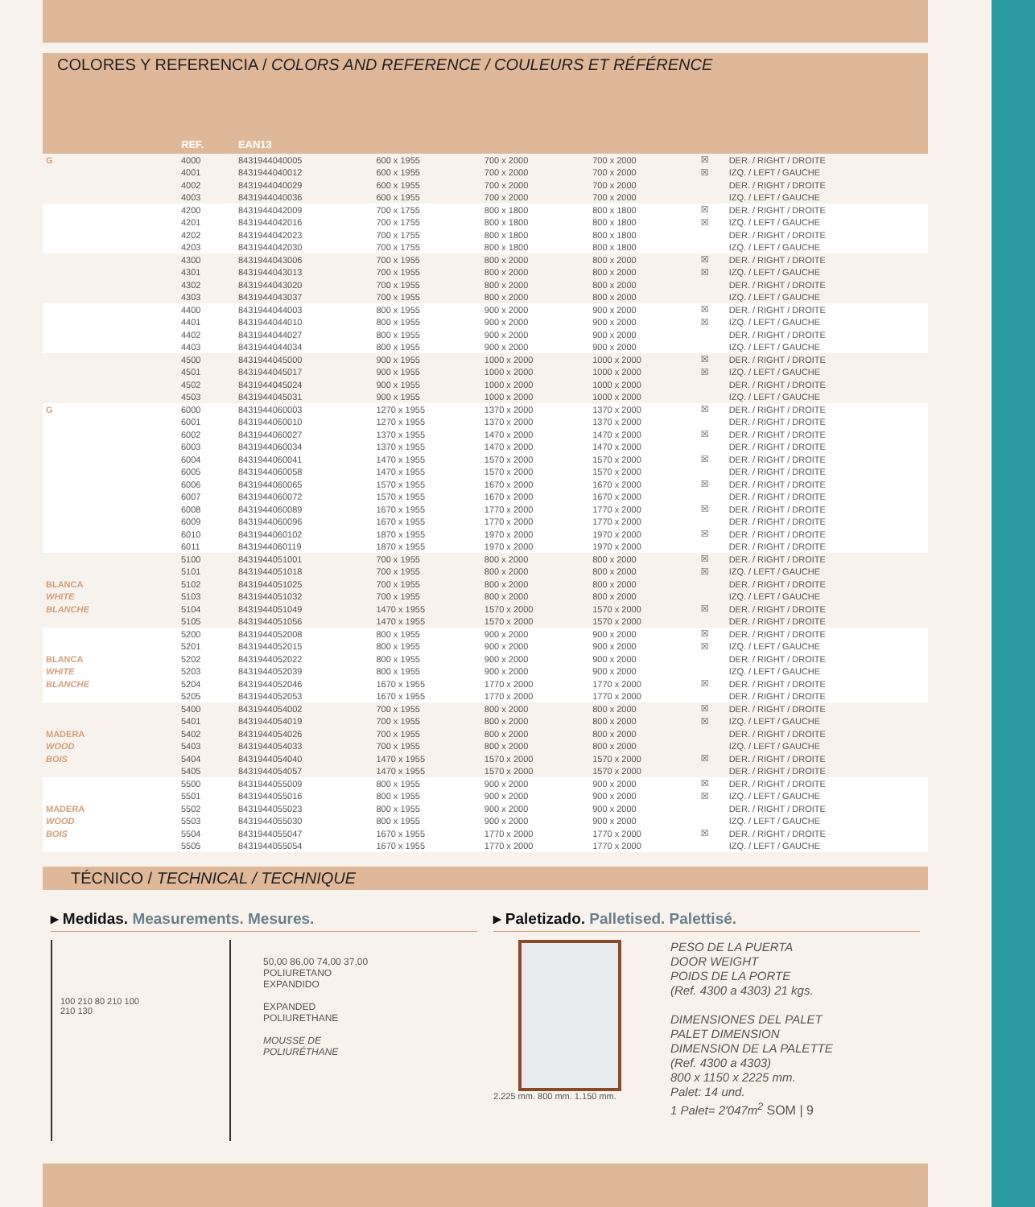COLORES Y REFERENCIA / COLORS AND REFERENCE / COULEURS ET RÉFÉRENCE
| | REF. | EAN13 | | | | | |
| --- | --- | --- | --- | --- | --- | --- | --- |
| G | 4000 | 8431944040005 | 600 x 1955 | 700 x 2000 | 700 x 2000 | ☒ | DER. / RIGHT / DROITE |
| | 4001 | 8431944040012 | 600 x 1955 | 700 x 2000 | 700 x 2000 | ☒ | IZQ. / LEFT / GAUCHE |
| | 4002 | 8431944040029 | 600 x 1955 | 700 x 2000 | 700 x 2000 | | DER. / RIGHT / DROITE |
| | 4003 | 8431944040036 | 600 x 1955 | 700 x 2000 | 700 x 2000 | | IZQ. / LEFT / GAUCHE |
| | 4200 | 8431944042009 | 700 x 1755 | 800 x 1800 | 800 x 1800 | ☒ | DER. / RIGHT / DROITE |
| | 4201 | 8431944042016 | 700 x 1755 | 800 x 1800 | 800 x 1800 | ☒ | IZQ. / LEFT / GAUCHE |
| | 4202 | 8431944042023 | 700 x 1755 | 800 x 1800 | 800 x 1800 | | DER. / RIGHT / DROITE |
| | 4203 | 8431944042030 | 700 x 1755 | 800 x 1800 | 800 x 1800 | | IZQ. / LEFT / GAUCHE |
| | 4300 | 8431944043006 | 700 x 1955 | 800 x 2000 | 800 x 2000 | ☒ | DER. / RIGHT / DROITE |
| | 4301 | 8431944043013 | 700 x 1955 | 800 x 2000 | 800 x 2000 | ☒ | IZQ. / LEFT / GAUCHE |
| | 4302 | 8431944043020 | 700 x 1955 | 800 x 2000 | 800 x 2000 | | DER. / RIGHT / DROITE |
| | 4303 | 8431944043037 | 700 x 1955 | 800 x 2000 | 800 x 2000 | | IZQ. / LEFT / GAUCHE |
| | 4400 | 8431944044003 | 800 x 1955 | 900 x 2000 | 900 x 2000 | ☒ | DER. / RIGHT / DROITE |
| | 4401 | 8431944044010 | 800 x 1955 | 900 x 2000 | 900 x 2000 | ☒ | IZQ. / LEFT / GAUCHE |
| | 4402 | 8431944044027 | 800 x 1955 | 900 x 2000 | 900 x 2000 | | DER. / RIGHT / DROITE |
| | 4403 | 8431944044034 | 800 x 1955 | 900 x 2000 | 900 x 2000 | | IZQ. / LEFT / GAUCHE |
| | 4500 | 8431944045000 | 900 x 1955 | 1000 x 2000 | 1000 x 2000 | ☒ | DER. / RIGHT / DROITE |
| | 4501 | 8431944045017 | 900 x 1955 | 1000 x 2000 | 1000 x 2000 | ☒ | IZQ. / LEFT / GAUCHE |
| | 4502 | 8431944045024 | 900 x 1955 | 1000 x 2000 | 1000 x 2000 | | DER. / RIGHT / DROITE |
| | 4503 | 8431944045031 | 900 x 1955 | 1000 x 2000 | 1000 x 2000 | | IZQ. / LEFT / GAUCHE |
| G | 6000 | 8431944060003 | 1270 x 1955 | 1370 x 2000 | 1370 x 2000 | ☒ | DER. / RIGHT / DROITE |
| | 6001 | 8431944060010 | 1270 x 1955 | 1370 x 2000 | 1370 x 2000 | | DER. / RIGHT / DROITE |
| | 6002 | 8431944060027 | 1370 x 1955 | 1470 x 2000 | 1470 x 2000 | ☒ | DER. / RIGHT / DROITE |
| | 6003 | 8431944060034 | 1370 x 1955 | 1470 x 2000 | 1470 x 2000 | | DER. / RIGHT / DROITE |
| | 6004 | 8431944060041 | 1470 x 1955 | 1570 x 2000 | 1570 x 2000 | ☒ | DER. / RIGHT / DROITE |
| | 6005 | 8431944060058 | 1470 x 1955 | 1570 x 2000 | 1570 x 2000 | | DER. / RIGHT / DROITE |
| | 6006 | 8431944060065 | 1570 x 1955 | 1670 x 2000 | 1670 x 2000 | ☒ | DER. / RIGHT / DROITE |
| | 6007 | 8431944060072 | 1570 x 1955 | 1670 x 2000 | 1670 x 2000 | | DER. / RIGHT / DROITE |
| | 6008 | 8431944060089 | 1670 x 1955 | 1770 x 2000 | 1770 x 2000 | ☒ | DER. / RIGHT / DROITE |
| | 6009 | 8431944060096 | 1670 x 1955 | 1770 x 2000 | 1770 x 2000 | | DER. / RIGHT / DROITE |
| | 6010 | 8431944060102 | 1870 x 1955 | 1970 x 2000 | 1970 x 2000 | ☒ | DER. / RIGHT / DROITE |
| | 6011 | 8431944060119 | 1870 x 1955 | 1970 x 2000 | 1970 x 2000 | | DER. / RIGHT / DROITE |
| | 5100 | 8431944051001 | 700 x 1955 | 800 x 2000 | 800 x 2000 | ☒ | DER. / RIGHT / DROITE |
| | 5101 | 8431944051018 | 700 x 1955 | 800 x 2000 | 800 x 2000 | ☒ | IZQ. / LEFT / GAUCHE |
| BLANCA | 5102 | 8431944051025 | 700 x 1955 | 800 x 2000 | 800 x 2000 | | DER. / RIGHT / DROITE |
| WHITE | 5103 | 8431944051032 | 700 x 1955 | 800 x 2000 | 800 x 2000 | | IZQ. / LEFT / GAUCHE |
| BLANCHE | 5104 | 8431944051049 | 1470 x 1955 | 1570 x 2000 | 1570 x 2000 | ☒ | DER. / RIGHT / DROITE |
| | 5105 | 8431944051056 | 1470 x 1955 | 1570 x 2000 | 1570 x 2000 | | DER. / RIGHT / DROITE |
| | 5200 | 8431944052008 | 800 x 1955 | 900 x 2000 | 900 x 2000 | ☒ | DER. / RIGHT / DROITE |
| | 5201 | 8431944052015 | 800 x 1955 | 900 x 2000 | 900 x 2000 | ☒ | IZQ. / LEFT / GAUCHE |
| BLANCA | 5202 | 8431944052022 | 800 x 1955 | 900 x 2000 | 900 x 2000 | | DER. / RIGHT / DROITE |
| WHITE | 5203 | 8431944052039 | 800 x 1955 | 900 x 2000 | 900 x 2000 | | IZQ. / LEFT / GAUCHE |
| BLANCHE | 5204 | 8431944052046 | 1670 x 1955 | 1770 x 2000 | 1770 x 2000 | ☒ | DER. / RIGHT / DROITE |
| | 5205 | 8431944052053 | 1670 x 1955 | 1770 x 2000 | 1770 x 2000 | | DER. / RIGHT / DROITE |
| | 5400 | 8431944054002 | 700 x 1955 | 800 x 2000 | 800 x 2000 | ☒ | DER. / RIGHT / DROITE |
| | 5401 | 8431944054019 | 700 x 1955 | 800 x 2000 | 800 x 2000 | ☒ | IZQ. / LEFT / GAUCHE |
| MADERA | 5402 | 8431944054026 | 700 x 1955 | 800 x 2000 | 800 x 2000 | | DER. / RIGHT / DROITE |
| WOOD | 5403 | 8431944054033 | 700 x 1955 | 800 x 2000 | 800 x 2000 | | IZQ. / LEFT / GAUCHE |
| BOIS | 5404 | 8431944054040 | 1470 x 1955 | 1570 x 2000 | 1570 x 2000 | ☒ | DER. / RIGHT / DROITE |
| | 5405 | 8431944054057 | 1470 x 1955 | 1570 x 2000 | 1570 x 2000 | | DER. / RIGHT / DROITE |
| | 5500 | 8431944055009 | 800 x 1955 | 900 x 2000 | 900 x 2000 | ☒ | DER. / RIGHT / DROITE |
| | 5501 | 8431944055016 | 800 x 1955 | 900 x 2000 | 900 x 2000 | ☒ | IZQ. / LEFT / GAUCHE |
| MADERA | 5502 | 8431944055023 | 800 x 1955 | 900 x 2000 | 900 x 2000 | | DER. / RIGHT / DROITE |
| WOOD | 5503 | 8431944055030 | 800 x 1955 | 900 x 2000 | 900 x 2000 | | IZQ. / LEFT / GAUCHE |
| BOIS | 5504 | 8431944055047 | 1670 x 1955 | 1770 x 2000 | 1770 x 2000 | ☒ | DER. / RIGHT / DROITE |
| | 5505 | 8431944055054 | 1670 x 1955 | 1770 x 2000 | 1770 x 2000 | | IZQ. / LEFT / GAUCHE |
TÉCNICO / TECHNICAL / TECHNIQUE
▸ Medidas. Measurements. Mesures.
100 210 80 210 100
210 130
50,00 86,00 74,00 37,00
POLIURETANO
EXPANDIDO
EXPANDED
POLIURETHANE
MOUSSE DE
POLIURÉTHANE
▸ Paletizado. Palletised. Palettisé.
2.225 mm. 800 mm. 1.150 mm.
PESO DE LA PUERTA
DOOR WEIGHT
POIDS DE LA PORTE
(Ref. 4300 a 4303) 21 kgs.
DIMENSIONES DEL PALET
PALET DIMENSION
DIMENSION DE LA PALETTE
(Ref. 4300 a 4303)
800 x 1150 x 2225 mm.
Palet: 14 und.
1 Palet= 2'047m<sup>2</sup> SOM | 9